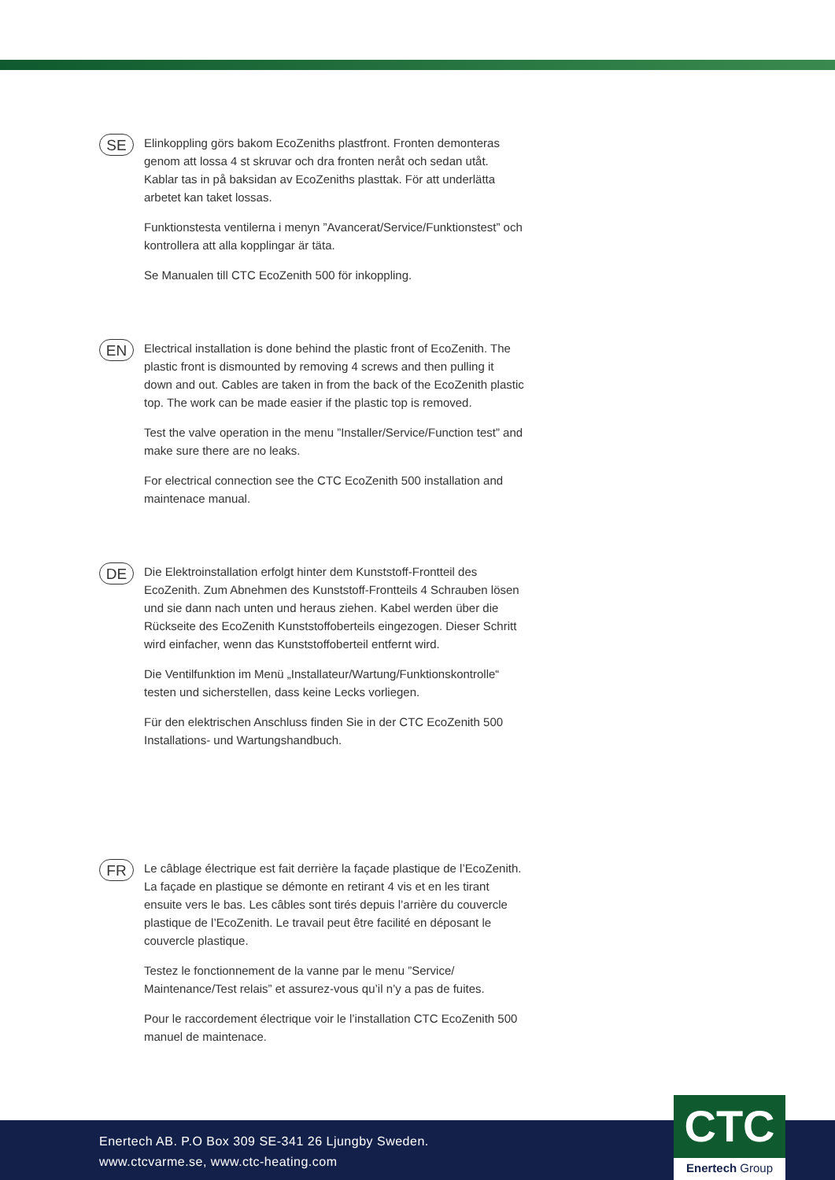SE
Elinkoppling görs bakom EcoZeniths plastfront. Fronten demonteras genom att lossa 4 st skruvar och dra fronten neråt och sedan utåt. Kablar tas in på baksidan av EcoZeniths plasttak. För att underlätta arbetet kan taket lossas.
Funktionstesta ventilerna i menyn ”Avancerat/Service/Funktionstest” och kontrollera att alla kopplingar är täta.
Se Manualen till CTC EcoZenith 500 för inkoppling.
EN
Electrical installation is done behind the plastic front of EcoZenith. The plastic front is dismounted by removing 4 screws and then pulling it down and out. Cables are taken in from the back of the EcoZenith plastic top. The work can be made easier if the plastic top is removed.
Test the valve operation in the menu ”Installer/Service/Function test” and make sure there are no leaks.
For electrical connection see the CTC EcoZenith 500 installation and maintenace manual.
DE
Die Elektroinstallation erfolgt hinter dem Kunststoff-Frontteil des EcoZenith. Zum Abnehmen des Kunststoff-Frontteils 4 Schrauben lösen und sie dann nach unten und heraus ziehen. Kabel werden über die Rückseite des EcoZenith Kunststoffoberteils eingezogen. Dieser Schritt wird einfacher, wenn das Kunststoffoberteil entfernt wird.
Die Ventilfunktion im Menü „Installateur/Wartung/Funktionskontrolle“ testen und sicherstellen, dass keine Lecks vorliegen.
Für den elektrischen Anschluss finden Sie in der CTC EcoZenith 500 Installations- und Wartungshandbuch.
FR
Le câblage électrique est fait derrière la façade plastique de l’EcoZenith. La façade en plastique se démonte en retirant 4 vis et en les tirant ensuite vers le bas. Les câbles sont tirés depuis l’arrière du couvercle plastique de l’EcoZenith. Le travail peut être facilité en déposant le couvercle plastique.
Testez le fonctionnement de la vanne par le menu ”Service/ Maintenance/Test relais” et assurez-vous qu’il n’y a pas de fuites.
Pour le raccordement électrique voir le l’installation CTC EcoZenith 500 manuel de maintenace.
Enertech AB. P.O Box 309 SE-341 26 Ljungby Sweden.
www.ctcvarme.se, www.ctc-heating.com
CTC
Enertech Group